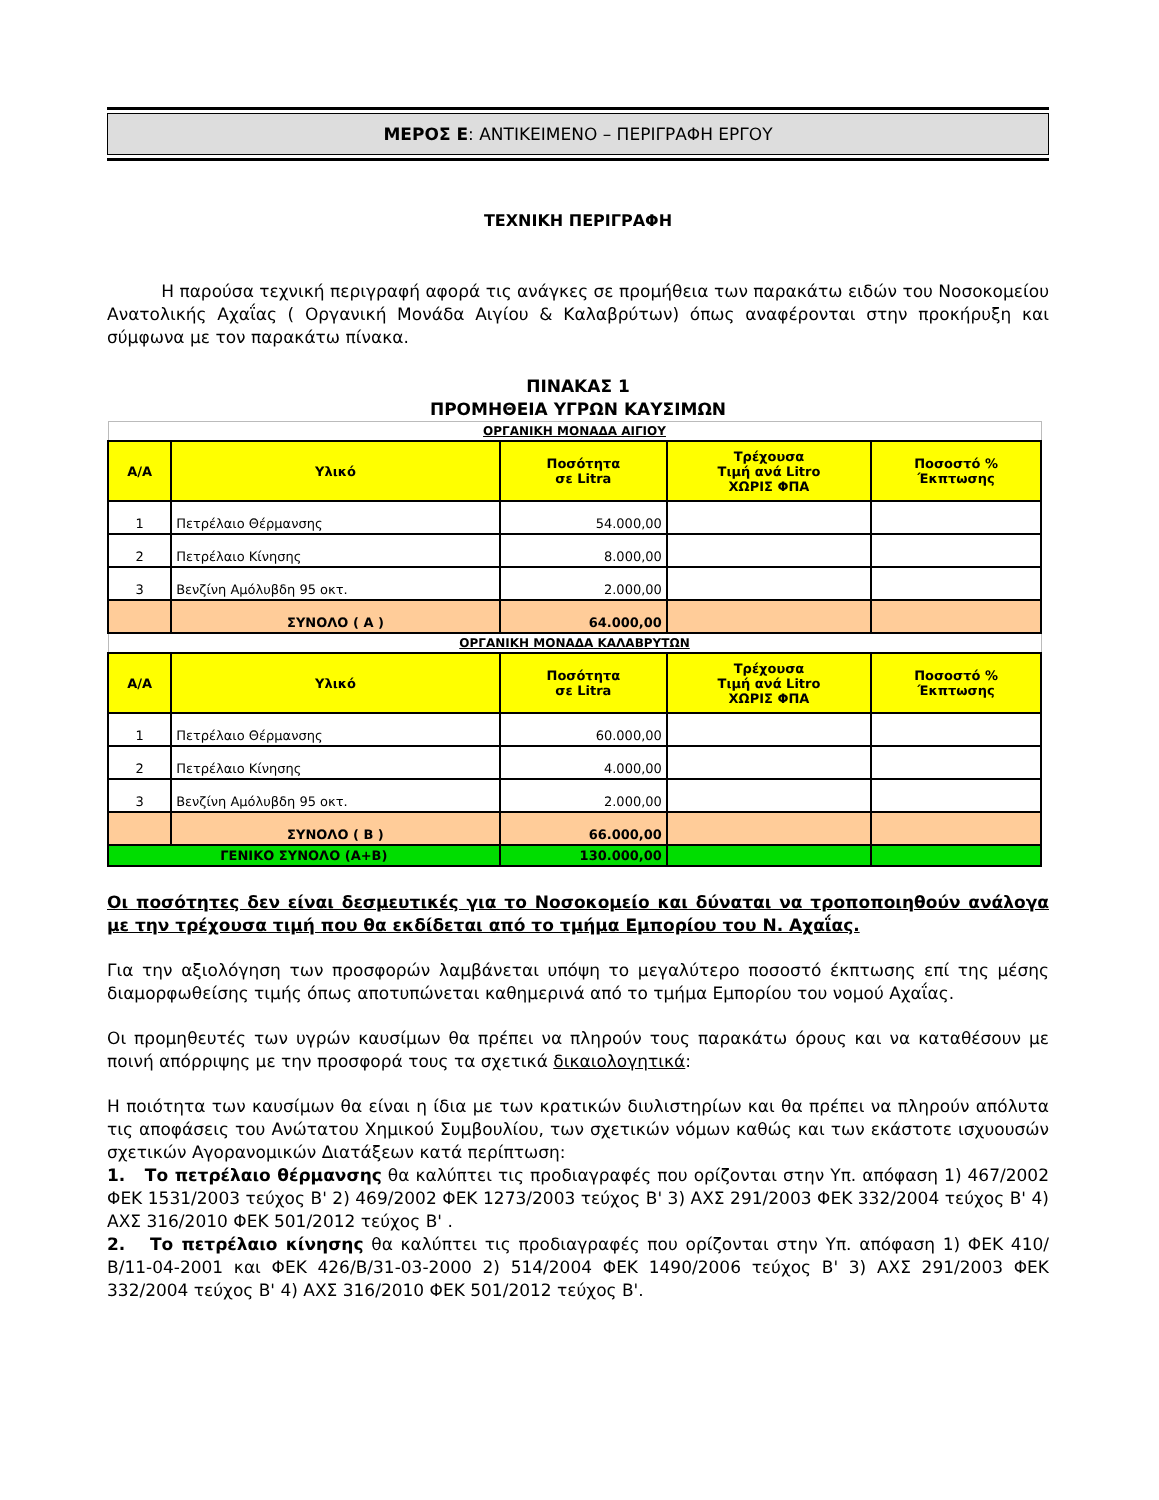ΜΕΡΟΣ Ε: ΑΝΤΙΚΕΙΜΕΝΟ – ΠΕΡΙΓΡΑΦΗ ΕΡΓΟΥ
ΤΕΧΝΙΚΗ ΠΕΡΙΓΡΑΦΗ
Η παρούσα τεχνική περιγραφή αφορά τις ανάγκες σε προμήθεια των παρακάτω ειδών του Νοσοκομείου Ανατολικής Αχαΐας ( Οργανική Μονάδα Αιγίου & Καλαβρύτων) όπως αναφέρονται στην προκήρυξη και σύμφωνα με τον παρακάτω πίνακα.
ΠΙΝΑΚΑΣ 1
ΠΡΟΜΗΘΕΙΑ ΥΓΡΩΝ ΚΑΥΣΙΜΩΝ
| ΟΡΓΑΝΙΚΗ ΜΟΝΑΔΑ ΑΙΓΙΟΥ | | | | |
| Α/Α | Υλικό | Ποσότητα σε Litra | Τρέχουσα Τιμή ανά Litro ΧΩΡΙΣ ΦΠΑ | Ποσοστό % Έκπτωσης |
| 1 | Πετρέλαιο Θέρμανσης | 54.000,00 | | |
| 2 | Πετρέλαιο Κίνησης | 8.000,00 | | |
| 3 | Βενζίνη Αμόλυβδη 95 οκτ. | 2.000,00 | | |
| | ΣΥΝΟΛΟ ( Α ) | 64.000,00 | | |
| ΟΡΓΑΝΙΚΗ ΜΟΝΑΔΑ ΚΑΛΑΒΡΥΤΩΝ | | | | |
| Α/Α | Υλικό | Ποσότητα σε Litra | Τρέχουσα Τιμή ανά Litro ΧΩΡΙΣ ΦΠΑ | Ποσοστό % Έκπτωσης |
| 1 | Πετρέλαιο Θέρμανσης | 60.000,00 | | |
| 2 | Πετρέλαιο Κίνησης | 4.000,00 | | |
| 3 | Βενζίνη Αμόλυβδη 95 οκτ. | 2.000,00 | | |
| | ΣΥΝΟΛΟ ( Β ) | 66.000,00 | | |
| ΓΕΝΙΚΟ ΣΥΝΟΛΟ (Α+Β) | | 130.000,00 | | |
Οι ποσότητες δεν είναι δεσμευτικές για το Νοσοκομείο και δύναται να τροποποιηθούν ανάλογα με την τρέχουσα τιμή που θα εκδίδεται από το τμήμα Εμπορίου του Ν. Αχαΐας.
Για την αξιολόγηση των προσφορών λαμβάνεται υπόψη το μεγαλύτερο ποσοστό έκπτωσης επί της μέσης διαμορφωθείσης τιμής όπως αποτυπώνεται καθημερινά από το τμήμα Εμπορίου του νομού Αχαΐας.
Οι προμηθευτές των υγρών καυσίμων θα πρέπει να πληρούν τους παρακάτω όρους και να καταθέσουν με ποινή απόρριψης με την προσφορά τους τα σχετικά δικαιολογητικά:
Η ποιότητα των καυσίμων θα είναι η ίδια με των κρατικών διυλιστηρίων και θα πρέπει να πληρούν απόλυτα τις αποφάσεις του Ανώτατου Χημικού Συμβουλίου, των σχετικών νόμων καθώς και των εκάστοτε ισχυουσών σχετικών Αγορανομικών Διατάξεων κατά περίπτωση:
1. Το πετρέλαιο θέρμανσης θα καλύπτει τις προδιαγραφές που ορίζονται στην Υπ. απόφαση 1) 467/2002 ΦΕΚ 1531/2003 τεύχος Β' 2) 469/2002 ΦΕΚ 1273/2003 τεύχος Β' 3) ΑΧΣ 291/2003 ΦΕΚ 332/2004 τεύχος Β' 4) ΑΧΣ 316/2010 ΦΕΚ 501/2012 τεύχος Β' .
2. Το πετρέλαιο κίνησης θα καλύπτει τις προδιαγραφές που ορίζονται στην Υπ. απόφαση 1) ΦΕΚ 410/Β/11-04-2001 και ΦΕΚ 426/Β/31-03-2000 2) 514/2004 ΦΕΚ 1490/2006 τεύχος Β' 3) ΑΧΣ 291/2003 ΦΕΚ 332/2004 τεύχος Β' 4) ΑΧΣ 316/2010 ΦΕΚ 501/2012 τεύχος Β'.